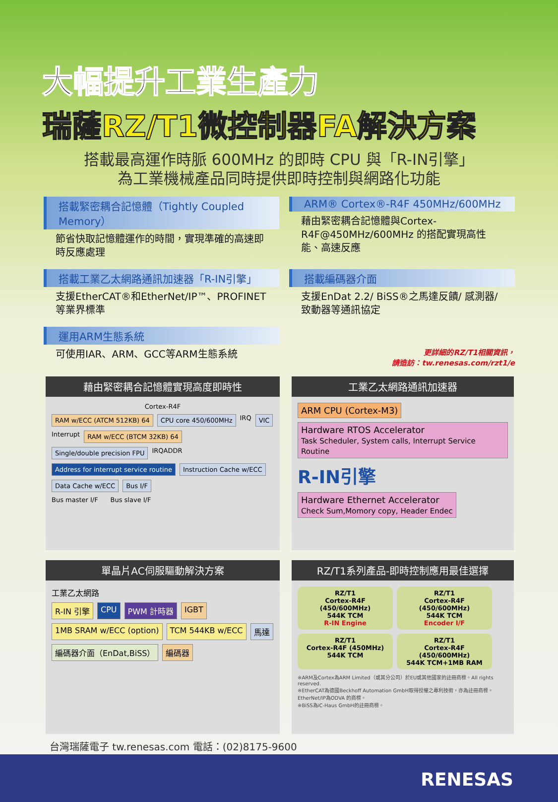大幅提升工業生產力
瑞薩RZ/T1微控制器FA解決方案
搭載最高運作時脈 600MHz 的即時 CPU 與「R-IN引擎」
為工業機械產品同時提供即時控制與網路化功能
搭載緊密耦合記憶體（Tightly Coupled Memory）
節省快取記憶體運作的時間，實現準確的高速即時反應處理
ARM® Cortex®-R4F 450MHz/600MHz
藉由緊密耦合記憶體與Cortex-R4F@450MHz/600MHz 的搭配實現高性能、高速反應
搭載工業乙太網路通訊加速器「R-IN引擎」
支援EtherCAT®和EtherNet/IP™、PROFINET等業界標準
搭載編碼器介面
支援EnDat 2.2/ BiSS®之馬達反饋/ 感測器/致動器等通訊協定
運用ARM生態系統
可使用IAR、ARM、GCC等ARM生態系統
更詳細的RZ/T1相關資訊，
請造訪：tw.renesas.com/rzt1/e
藉由緊密耦合記憶體實現高度即時性
Cortex-R4F
RAM w/ECC (ATCM 512KB) 64
CPU core 450/600MHz
IRQ
VIC
Interrupt
RAM w/ECC (BTCM 32KB) 64
Single/double precision FPU
IRQADDR
Address for interrupt service routine
Instruction Cache w/ECC
Data Cache w/ECC
Bus I/F
Bus master I/F Bus slave I/F
工業乙太網路通訊加速器
ARM CPU (Cortex-M3)
Hardware RTOS Accelerator
Task Scheduler, System calls, Interrupt Service Routine
R-IN引擎
Hardware Ethernet Accelerator
Check Sum,Momory copy, Header Endec
單晶片AC伺服驅動解決方案
工業乙太網路
R-IN 引擎
CPU
PWM 計時器
IGBT
1MB SRAM w/ECC (option)
TCM 544KB w/ECC
馬達
編碼器介面（EnDat,BiSS）
編碼器
RZ/T1系列產品-即時控制應用最佳選擇
RZ/T1
Cortex-R4F (450/600MHz)
544K TCM
R-IN Engine
RZ/T1
Cortex-R4F (450/600MHz)
544K TCM
Encoder I/F
RZ/T1
Cortex-R4F (450MHz)
544K TCM
RZ/T1
Cortex-R4F (450/600MHz)
544K TCM+1MB RAM
※ARM及Cortex為ARM Limited（或其分公司）於EU或其他國家的註冊商標。All rights reserved.
※EtherCAT為德國Beckhoff Automation GmbH取得授權之專利技術，亦為註冊商標。EtherNet/IP為ODVA 的商標。
※BiSS為iC-Haus GmbH的註冊商標。
台灣瑞薩電子 tw.renesas.com 電話：(02)8175-9600
RENESAS